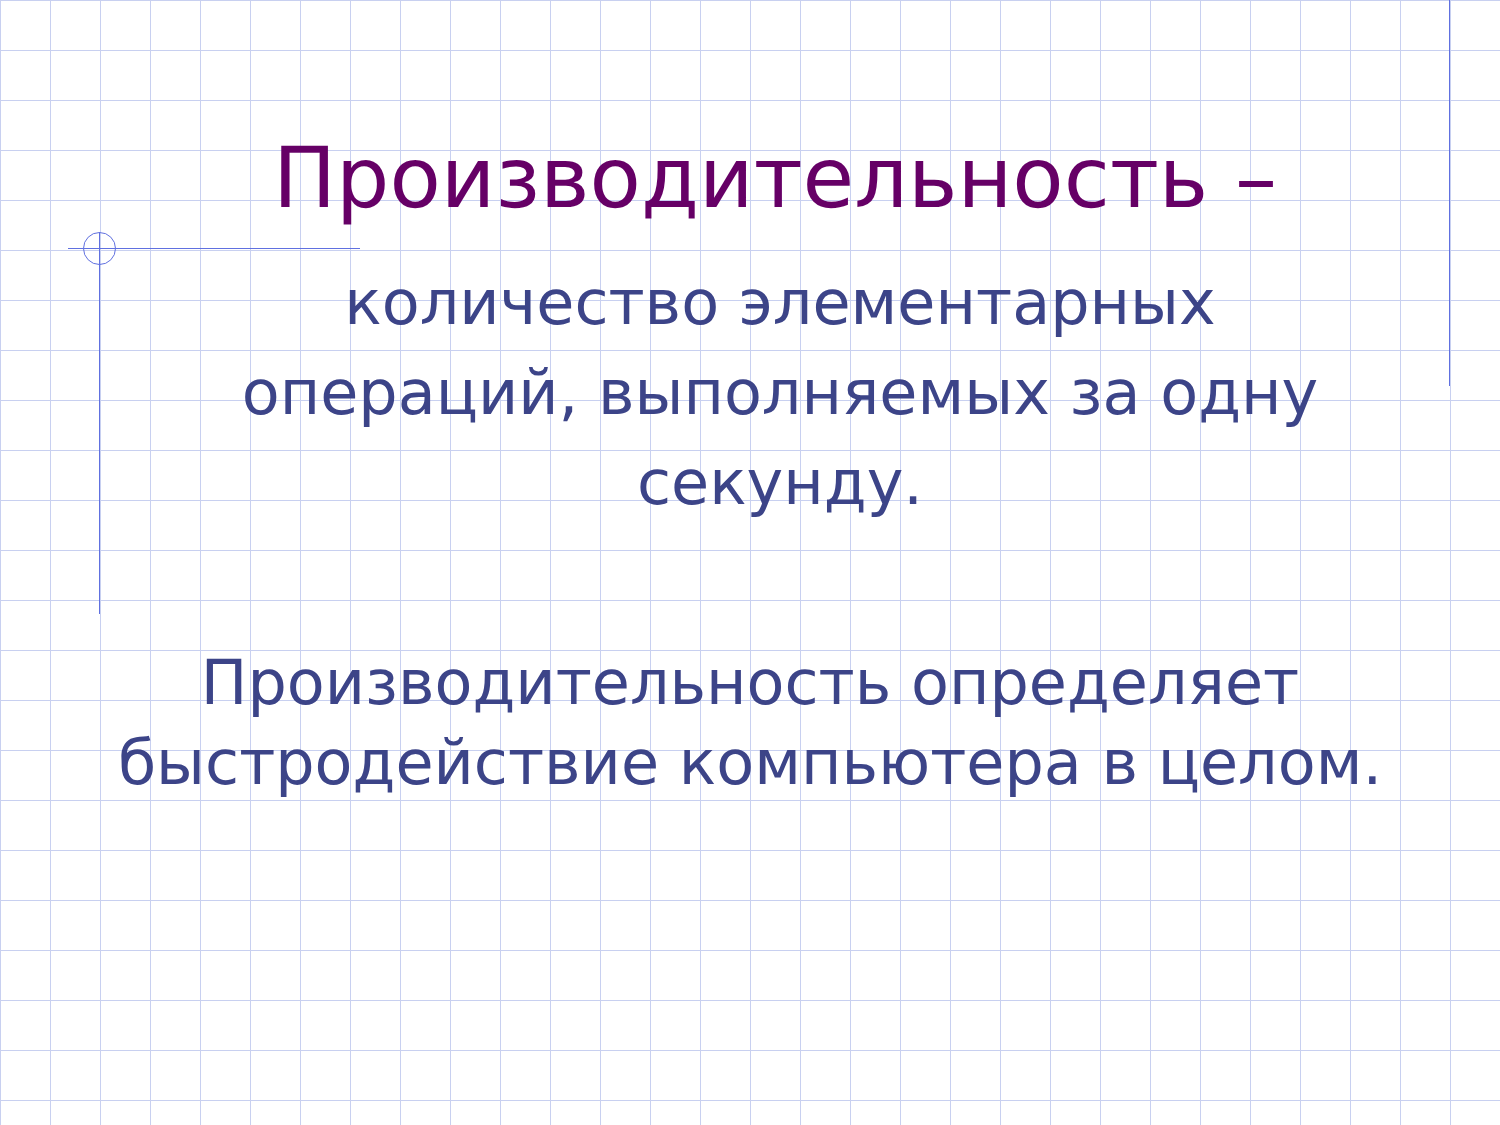Производительность –
количество элементарных
операций, выполняемых за одну
секунду.
Производительность определяет
быстродействие компьютера в целом.